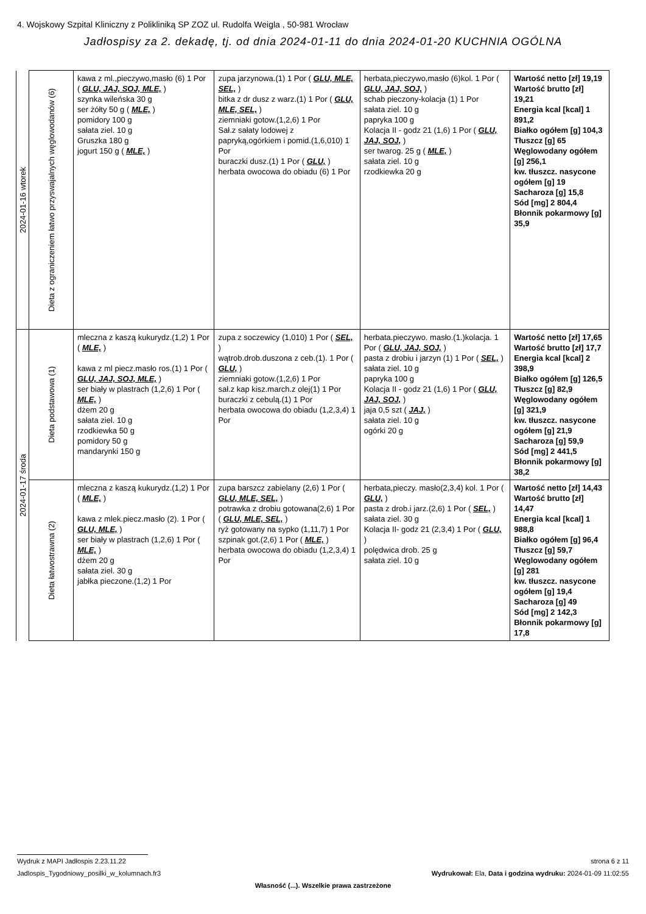4. Wojskowy Szpital Kliniczny z Polikliniką SP ZOZ ul. Rudolfa Weigla , 50-981 Wrocław
Jadłospisy za 2. dekadę, tj. od dnia 2024-01-11 do dnia 2024-01-20 KUCHNIA OGÓLNA
| 2024-01-16 wtorek | Dieta z ograniczeniem łatwo przyswajalnych węglowodanów (6) | kawa z ml.,pieczywo,masło (6) 1 Por ( GLU, JAJ, SOJ, MLE, ) szynka wileńska 30 g ser żółty 50 g ( MLE, ) pomidory 100 g sałata ziel. 10 g Gruszka 180 g jogurt 150 g ( MLE, ) | zupa jarzynowa.(1) 1 Por ( GLU, MLE, SEL, ) bitka z dr dusz z warz.(1) 1 Por ( GLU, MLE, SEL, ) ziemniaki gotow.(1,2,6) 1 Por Sał.z sałaty lodowej z papryką,ogórkiem i pomid.(1,6,010) 1 Por buraczki dusz.(1) 1 Por ( GLU, ) herbata owocowa do obiadu (6) 1 Por | herbata,pieczywo,masło (6)kol. 1 Por ( GLU, JAJ, SOJ, ) schab pieczony-kolacja (1) 1 Por sałata ziel. 10 g papryka 100 g Kolacja II - godz 21 (1,6) 1 Por ( GLU, JAJ, SOJ, ) ser twarog. 25 g ( MLE, ) sałata ziel. 10 g rzodkiewka 20 g | Wartość netto [zł] 19,19 Wartość brutto [zł] 19,21 Energia kcal [kcal] 1 891,2 Białko ogółem [g] 104,3 Tłuszcz [g] 65 Węglowodany ogółem [g] 256,1 kw. tłuszcz. nasycone ogółem [g] 19 Sacharoza [g] 15,8 Sód [mg] 2 804,4 Błonnik pokarmowy [g] 35,9 |
| 2024-01-17 środa | Dieta podstawowa (1) | mleczna z kaszą kukurydz.(1,2) 1 Por ( MLE, ) kawa z ml piecz.masło ros.(1) 1 Por ( GLU, JAJ, SOJ, MLE, ) ser biały w plastrach (1,2,6) 1 Por ( MLE, ) dżem 20 g sałata ziel. 10 g rzodkiewka 50 g pomidory 50 g mandarynki 150 g | zupa z soczewicy (1,010) 1 Por ( SEL, ) wątrob.drob.duszona z ceb.(1). 1 Por ( GLU, ) ziemniaki gotow.(1,2,6) 1 Por sał.z kap kisz.march.z olej(1) 1 Por buraczki z cebulą.(1) 1 Por herbata owocowa do obiadu (1,2,3,4) 1 Por | herbata.pieczywo. masło.(1.)kolacja. 1 Por ( GLU, JAJ, SOJ, ) pasta z drobiu i jarzyn (1) 1 Por ( SEL, ) sałata ziel. 10 g papryka 100 g Kolacja II - godz 21 (1,6) 1 Por ( GLU, JAJ, SOJ, ) jaja 0,5 szt ( JAJ, ) sałata ziel. 10 g ogórki 20 g | Wartość netto [zł] 17,65 Wartość brutto [zł] 17,7 Energia kcal [kcal] 2 398,9 Białko ogółem [g] 126,5 Tłuszcz [g] 82,9 Węglowodany ogółem [g] 321,9 kw. tłuszcz. nasycone ogółem [g] 21,9 Sacharoza [g] 59,9 Sód [mg] 2 441,5 Błonnik pokarmowy [g] 38,2 |
| | Dieta łatwostrawna (2) | mleczna z kaszą kukurydz.(1,2) 1 Por ( MLE, ) kawa z mlek.piecz.masło (2). 1 Por ( GLU, MLE, ) ser biały w plastrach (1,2,6) 1 Por ( MLE, ) dżem 20 g sałata ziel. 30 g jabłka pieczone.(1,2) 1 Por | zupa barszcz zabielany (2,6) 1 Por ( GLU, MLE, SEL, ) potrawka z drobiu gotowana(2,6) 1 Por ( GLU, MLE, SEL, ) ryż gotowany na sypko (1,11,7) 1 Por szpinak got.(2,6) 1 Por ( MLE, ) herbata owocowa do obiadu (1,2,3,4) 1 Por | herbata,pieczy. masło(2,3,4) kol. 1 Por ( GLU, ) pasta z drob.i jarz.(2,6) 1 Por ( SEL, ) sałata ziel. 30 g Kolacja II- godz 21 (2,3,4) 1 Por ( GLU, ) polędwica drob. 25 g sałata ziel. 10 g | Wartość netto [zł] 14,43 Wartość brutto [zł] 14,47 Energia kcal [kcal] 1 988,8 Białko ogółem [g] 96,4 Tłuszcz [g] 59,7 Węglowodany ogółem [g] 281 kw. tłuszcz. nasycone ogółem [g] 19,4 Sacharoza [g] 49 Sód [mg] 2 142,3 Błonnik pokarmowy [g] 17,8 |
Wydruk z MAPI Jadłospis 2.23.11.22 strona 6 z 11
Jadlospis_Tygodniowy_posilki_w_kolumnach.fr3 Wydrukował: Ela, Data i godzina wydruku: 2024-01-09 11:02:55
Własność (...). Wszelkie prawa zastrzeżone